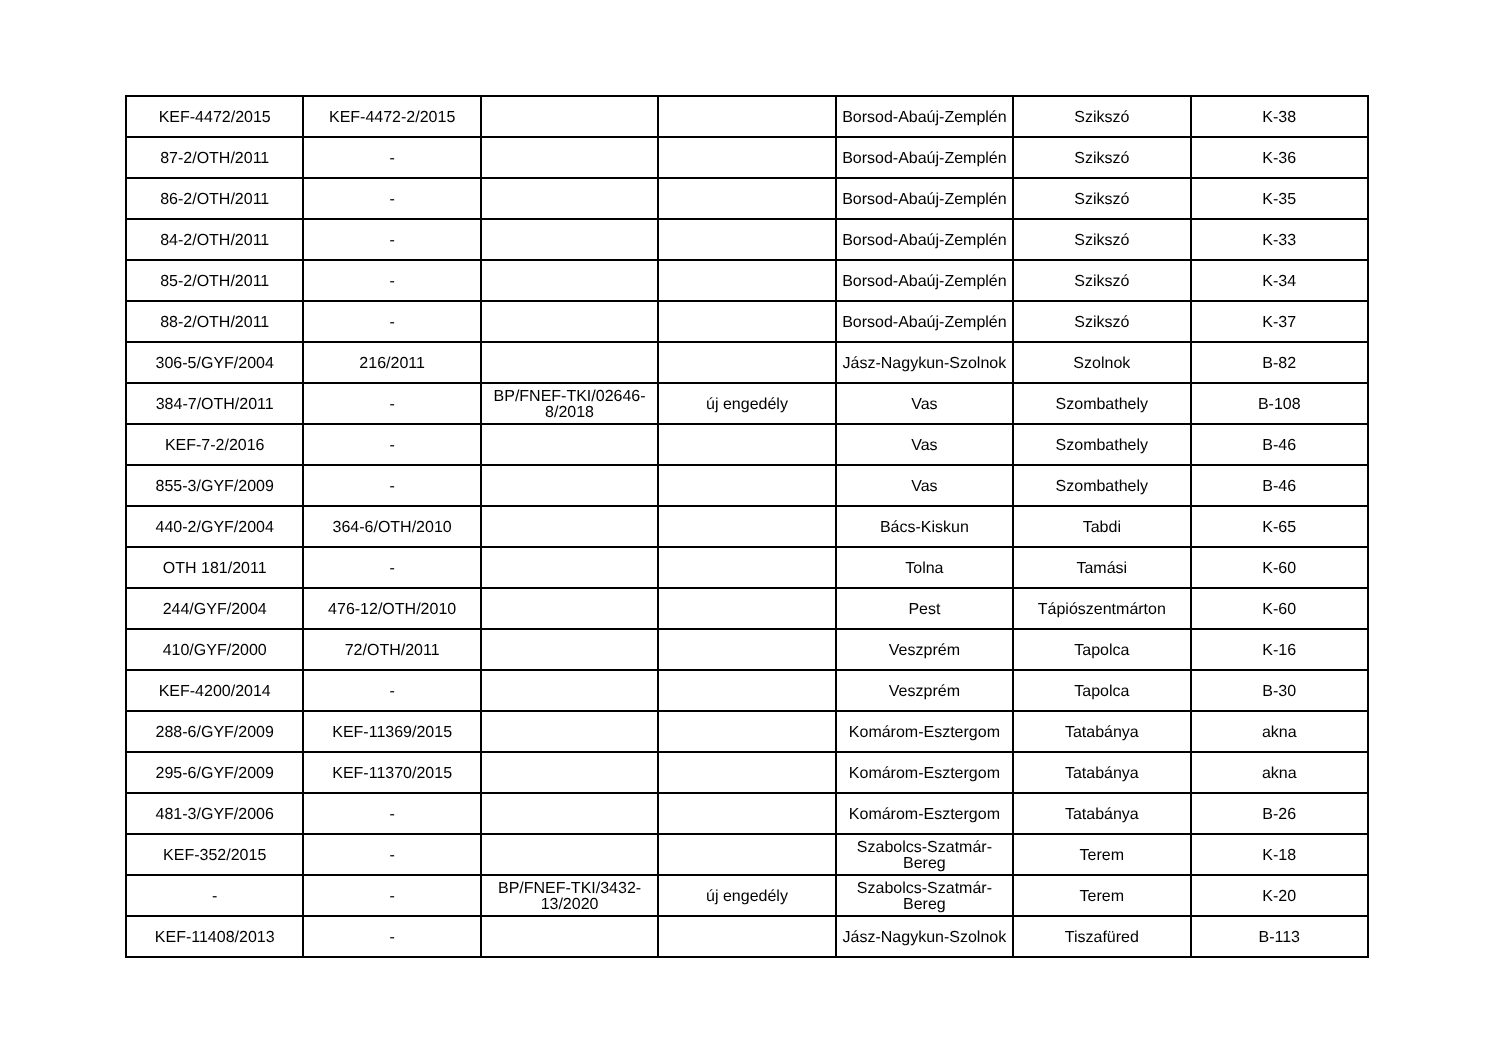| KEF-4472/2015 | KEF-4472-2/2015 | | | Borsod-Abaúj-Zemplén | Szikszó | K-38 |
| 87-2/OTH/2011 | - | | | Borsod-Abaúj-Zemplén | Szikszó | K-36 |
| 86-2/OTH/2011 | - | | | Borsod-Abaúj-Zemplén | Szikszó | K-35 |
| 84-2/OTH/2011 | - | | | Borsod-Abaúj-Zemplén | Szikszó | K-33 |
| 85-2/OTH/2011 | - | | | Borsod-Abaúj-Zemplén | Szikszó | K-34 |
| 88-2/OTH/2011 | - | | | Borsod-Abaúj-Zemplén | Szikszó | K-37 |
| 306-5/GYF/2004 | 216/2011 | | | Jász-Nagykun-Szolnok | Szolnok | B-82 |
| 384-7/OTH/2011 | - | BP/FNEF-TKI/02646-8/2018 | új engedély | Vas | Szombathely | B-108 |
| KEF-7-2/2016 | - | | | Vas | Szombathely | B-46 |
| 855-3/GYF/2009 | - | | | Vas | Szombathely | B-46 |
| 440-2/GYF/2004 | 364-6/OTH/2010 | | | Bács-Kiskun | Tabdi | K-65 |
| OTH 181/2011 | - | | | Tolna | Tamási | K-60 |
| 244/GYF/2004 | 476-12/OTH/2010 | | | Pest | Tápiószentmárton | K-60 |
| 410/GYF/2000 | 72/OTH/2011 | | | Veszprém | Tapolca | K-16 |
| KEF-4200/2014 | - | | | Veszprém | Tapolca | B-30 |
| 288-6/GYF/2009 | KEF-11369/2015 | | | Komárom-Esztergom | Tatabánya | akna |
| 295-6/GYF/2009 | KEF-11370/2015 | | | Komárom-Esztergom | Tatabánya | akna |
| 481-3/GYF/2006 | - | | | Komárom-Esztergom | Tatabánya | B-26 |
| KEF-352/2015 | - | | | Szabolcs-Szatmár-Bereg | Terem | K-18 |
| - | - | BP/FNEF-TKI/3432-13/2020 | új engedély | Szabolcs-Szatmár-Bereg | Terem | K-20 |
| KEF-11408/2013 | - | | | Jász-Nagykun-Szolnok | Tiszafüred | B-113 |